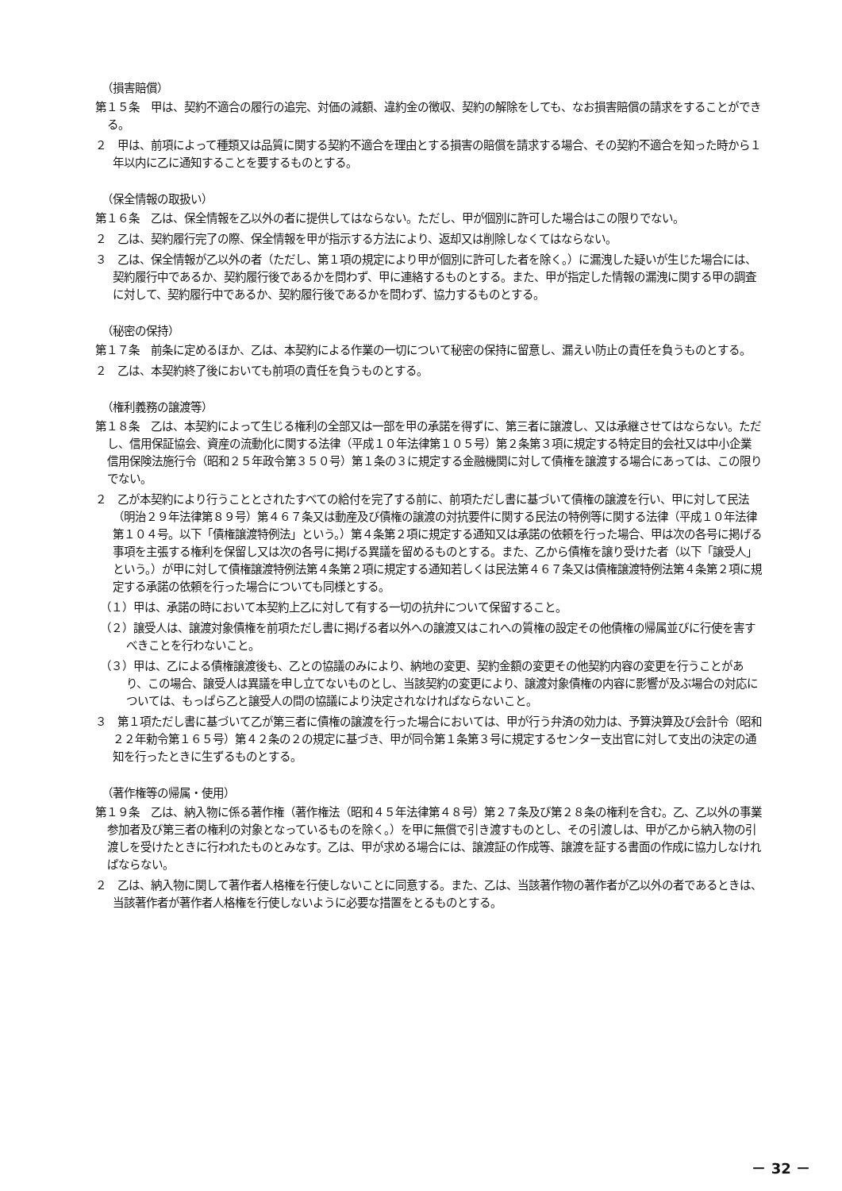（損害賠償）
第１５条　甲は、契約不適合の履行の追完、対価の減額、違約金の徴収、契約の解除をしても、なお損害賠償の請求をすることができる。
２　甲は、前項によって種類又は品質に関する契約不適合を理由とする損害の賠償を請求する場合、その契約不適合を知った時から１年以内に乙に通知することを要するものとする。
（保全情報の取扱い）
第１６条　乙は、保全情報を乙以外の者に提供してはならない。ただし、甲が個別に許可した場合はこの限りでない。
２　乙は、契約履行完了の際、保全情報を甲が指示する方法により、返却又は削除しなくてはならない。
３　乙は、保全情報が乙以外の者（ただし、第１項の規定により甲が個別に許可した者を除く。）に漏洩した疑いが生じた場合には、契約履行中であるか、契約履行後であるかを問わず、甲に連絡するものとする。また、甲が指定した情報の漏洩に関する甲の調査に対して、契約履行中であるか、契約履行後であるかを問わず、協力するものとする。
（秘密の保持）
第１７条　前条に定めるほか、乙は、本契約による作業の一切について秘密の保持に留意し、漏えい防止の責任を負うものとする。
２　乙は、本契約終了後においても前項の責任を負うものとする。
（権利義務の譲渡等）
第１８条　乙は、本契約によって生じる権利の全部又は一部を甲の承諾を得ずに、第三者に譲渡し、又は承継させてはならない。ただし、信用保証協会、資産の流動化に関する法律（平成１０年法律第１０５号）第２条第３項に規定する特定目的会社又は中小企業信用保険法施行令（昭和２５年政令第３５０号）第１条の３に規定する金融機関に対して債権を譲渡する場合にあっては、この限りでない。
２　乙が本契約により行うこととされたすべての給付を完了する前に、前項ただし書に基づいて債権の譲渡を行い、甲に対して民法（明治２９年法律第８９号）第４６７条又は動産及び債権の譲渡の対抗要件に関する民法の特例等に関する法律（平成１０年法律第１０４号。以下「債権譲渡特例法」という。）第４条第２項に規定する通知又は承諾の依頼を行った場合、甲は次の各号に掲げる事項を主張する権利を保留し又は次の各号に掲げる異議を留めるものとする。また、乙から債権を譲り受けた者（以下「譲受人」という。）が甲に対して債権譲渡特例法第４条第２項に規定する通知若しくは民法第４６７条又は債権譲渡特例法第４条第２項に規定する承諾の依頼を行った場合についても同様とする。
（１）甲は、承諾の時において本契約上乙に対して有する一切の抗弁について保留すること。
（２）譲受人は、譲渡対象債権を前項ただし書に掲げる者以外への譲渡又はこれへの質権の設定その他債権の帰属並びに行使を害すべきことを行わないこと。
（３）甲は、乙による債権譲渡後も、乙との協議のみにより、納地の変更、契約金額の変更その他契約内容の変更を行うことがあり、この場合、譲受人は異議を申し立てないものとし、当該契約の変更により、譲渡対象債権の内容に影響が及ぶ場合の対応については、もっぱら乙と譲受人の間の協議により決定されなければならないこと。
３　第１項ただし書に基づいて乙が第三者に債権の譲渡を行った場合においては、甲が行う弁済の効力は、予算決算及び会計令（昭和２２年勅令第１６５号）第４２条の２の規定に基づき、甲が同令第１条第３号に規定するセンター支出官に対して支出の決定の通知を行ったときに生ずるものとする。
（著作権等の帰属・使用）
第１９条　乙は、納入物に係る著作権（著作権法（昭和４５年法律第４８号）第２７条及び第２８条の権利を含む。乙、乙以外の事業参加者及び第三者の権利の対象となっているものを除く。）を甲に無償で引き渡すものとし、その引渡しは、甲が乙から納入物の引渡しを受けたときに行われたものとみなす。乙は、甲が求める場合には、譲渡証の作成等、譲渡を証する書面の作成に協力しなければならない。
２　乙は、納入物に関して著作者人格権を行使しないことに同意する。また、乙は、当該著作物の著作者が乙以外の者であるときは、当該著作者が著作者人格権を行使しないように必要な措置をとるものとする。
－ 32 －